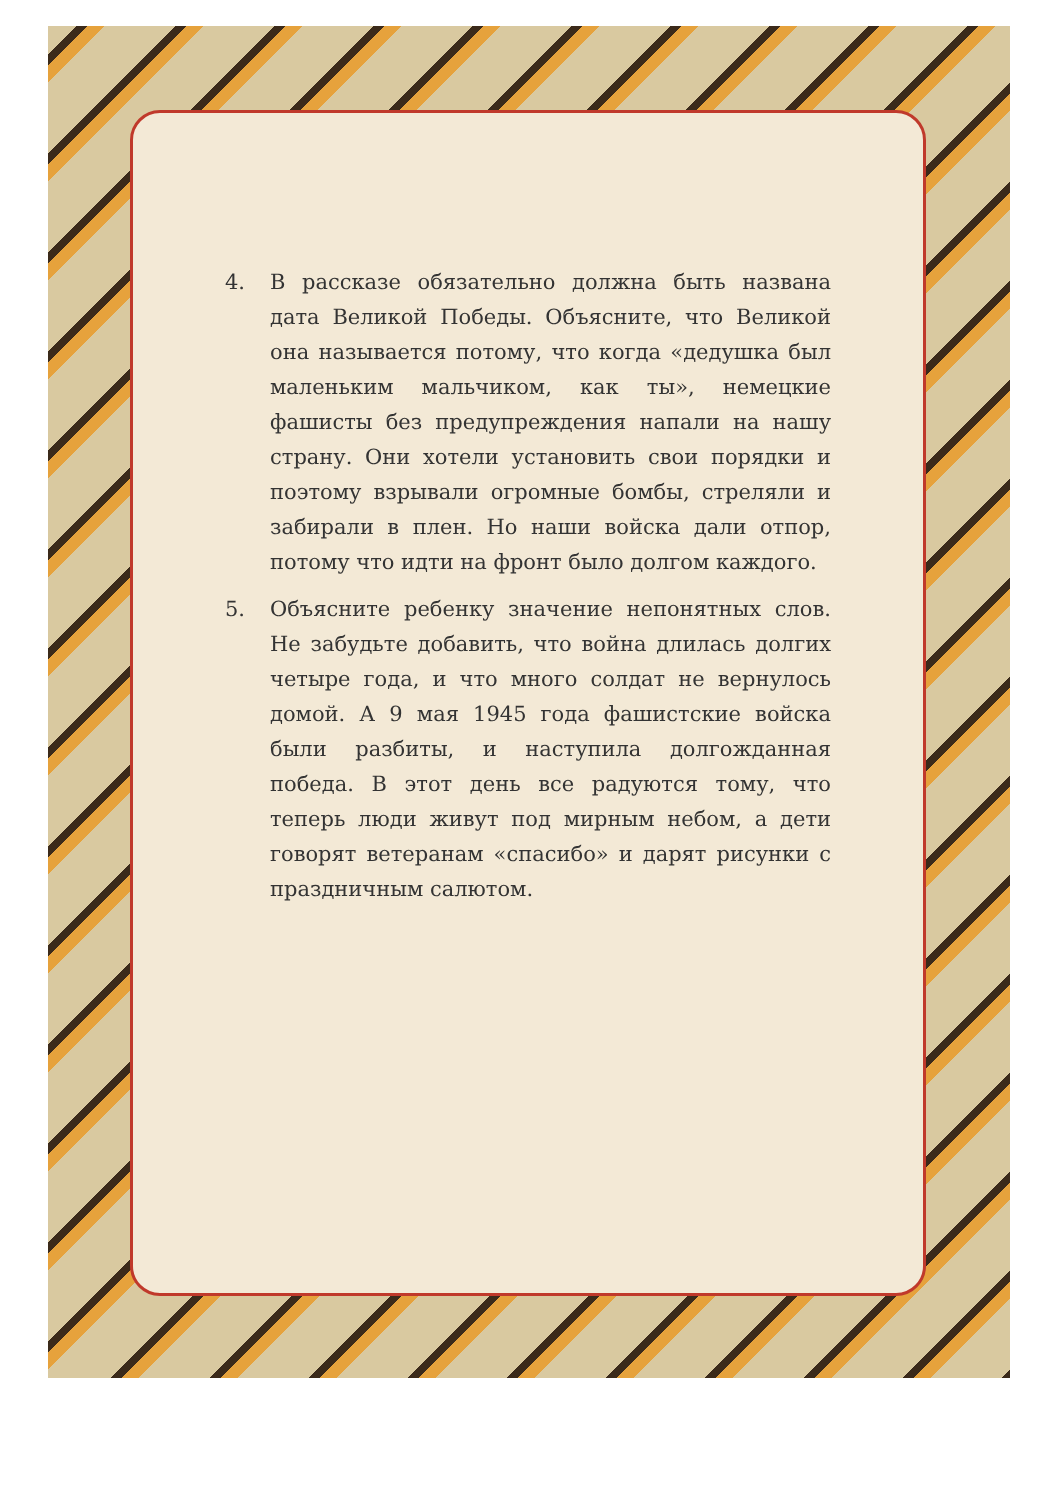4. В рассказе обязательно должна быть названа дата Великой Победы. Объясните, что Великой она называется потому, что когда «дедушка был маленьким мальчиком, как ты», немецкие фашисты без предупреждения напали на нашу страну. Они хотели установить свои порядки и поэтому взрывали огромные бомбы, стреляли и забирали в плен. Но наши войска дали отпор, потому что идти на фронт было долгом каждого.
5. Объясните ребенку значение непонятных слов. Не забудьте добавить, что война длилась долгих четыре года, и что много солдат не вернулось домой. А 9 мая 1945 года фашистские войска были разбиты, и наступила долгожданная победа. В этот день все радуются тому, что теперь люди живут под мирным небом, а дети говорят ветеранам «спасибо» и дарят рисунки с праздничным салютом.